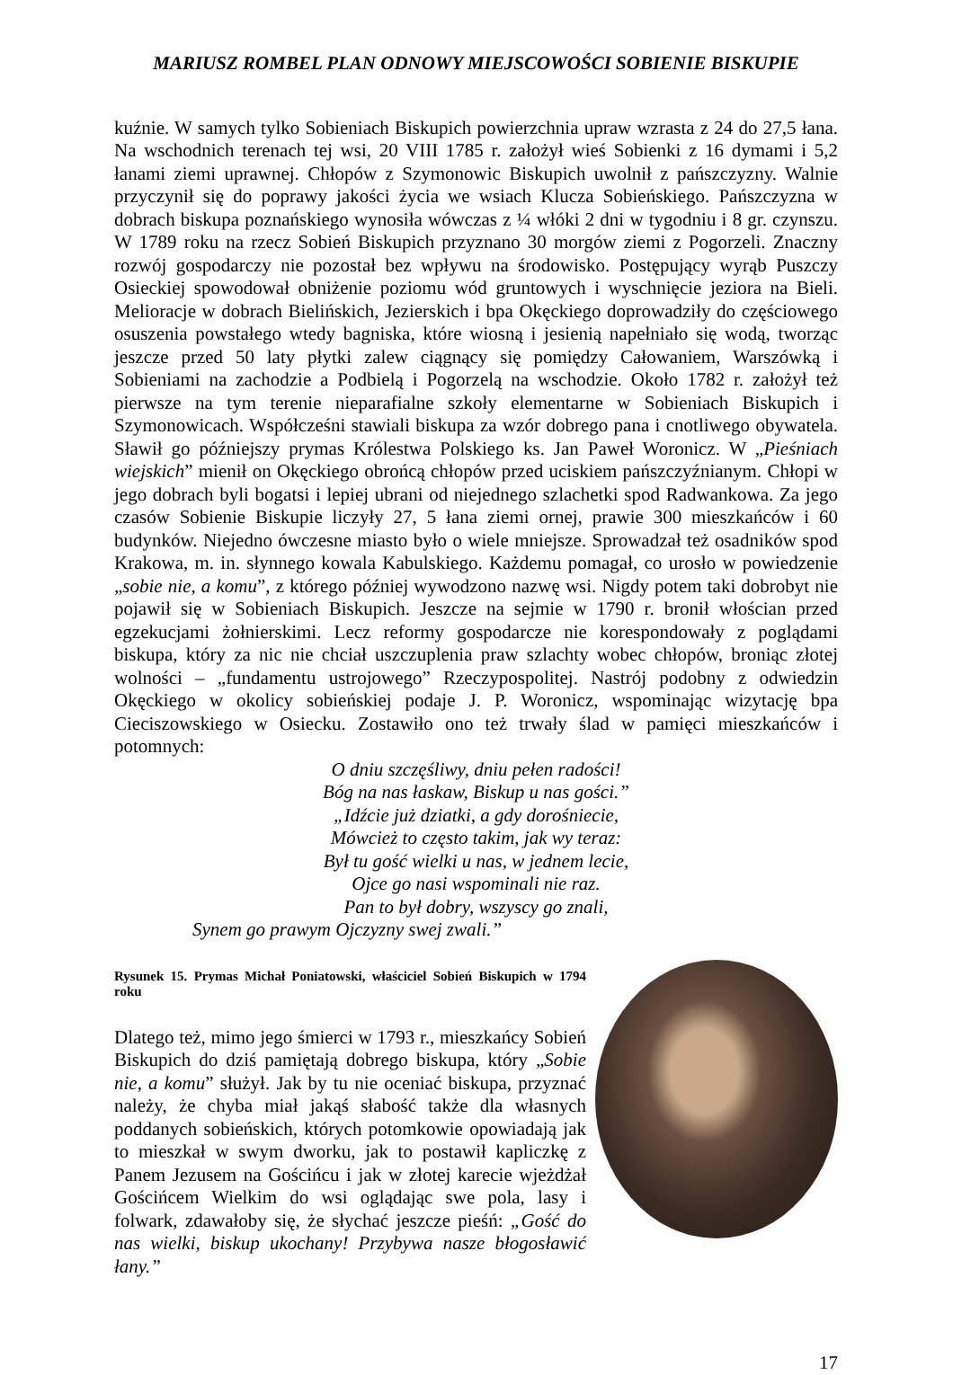MARIUSZ ROMBEL PLAN ODNOWY MIEJSCOWOŚCI SOBIENIE BISKUPIE
kuźnie. W samych tylko Sobieniach Biskupich powierzchnia upraw wzrasta z 24 do 27,5 łana. Na wschodnich terenach tej wsi, 20 VIII 1785 r. założył wieś Sobienki z 16 dymami i 5,2 łanami ziemi uprawnej. Chłopów z Szymonowic Biskupich uwolnił z pańszczyzny. Walnie przyczynił się do poprawy jakości życia we wsiach Klucza Sobieńskiego. Pańszczyzna w dobrach biskupa poznańskiego wynosiła wówczas z ¼ włóki 2 dni w tygodniu i 8 gr. czynszu. W 1789 roku na rzecz Sobień Biskupich przyznano 30 morgów ziemi z Pogorzeli. Znaczny rozwój gospodarczy nie pozostał bez wpływu na środowisko. Postępujący wyrąb Puszczy Osieckiej spowodował obniżenie poziomu wód gruntowych i wyschnięcie jeziora na Bieli. Melioracje w dobrach Bielińskich, Jezierskich i bpa Okęckiego doprowadziły do częściowego osuszenia powstałego wtedy bagniska, które wiosną i jesienią napełniało się wodą, tworząc jeszcze przed 50 laty płytki zalew ciągnący się pomiędzy Całowaniem, Warszówką i Sobieniami na zachodzie a Podbielą i Pogorzelą na wschodzie. Około 1782 r. założył też pierwsze na tym terenie nieparafialne szkoły elementarne w Sobieniach Biskupich i Szymonowicach. Współcześni stawiali biskupa za wzór dobrego pana i cnotliwego obywatela. Sławił go późniejszy prymas Królestwa Polskiego ks. Jan Paweł Woronicz. W „Pieśniach wiejskich” mienił on Okęckiego obrońcą chłopów przed uciskiem pańszczyźnianym. Chłopi w jego dobrach byli bogatsi i lepiej ubrani od niejednego szlachetki spod Radwankowa. Za jego czasów Sobienie Biskupie liczyły 27, 5 łana ziemi ornej, prawie 300 mieszkańców i 60 budynków. Niejedno ówczesne miasto było o wiele mniejsze. Sprowadzał też osadników spod Krakowa, m. in. słynnego kowala Kabulskiego. Każdemu pomagał, co urosło w powiedzenie „sobie nie, a komu”, z którego później wywodzono nazwę wsi. Nigdy potem taki dobrobyt nie pojawił się w Sobieniach Biskupich. Jeszcze na sejmie w 1790 r. bronił włościan przed egzekucjami żołnierskimi. Lecz reformy gospodarcze nie korespondowały z poglądami biskupa, który za nic nie chciał uszczuplenia praw szlachty wobec chłopów, broniąc złotej wolności – „fundamentu ustrojowego” Rzeczypospolitej. Nastrój podobny z odwiedzin Okęckiego w okolicy sobieńskiej podaje J. P. Woronicz, wspominając wizytację bpa Cieciszowskiego w Osiecku. Zostawiło ono też trwały ślad w pamięci mieszkańców i potomnych:
O dniu szczęśliwy, dniu pełen radości!
Bóg na nas łaskaw, Biskup u nas gości.”
„Idźcie już dziatki, a gdy dorośniecie,
Mówcież to często takim, jak wy teraz:
Był tu gość wielki u nas, w jednem lecie,
Ojce go nasi wspominali nie raz.
Pan to był dobry, wszyscy go znali,
Synem go prawym Ojczyzny swej zwali.”
Rysunek 15. Prymas Michał Poniatowski, właściciel Sobień Biskupich w 1794 roku
Dlatego też, mimo jego śmierci w 1793 r., mieszkańcy Sobień Biskupich do dziś pamiętają dobrego biskupa, który „Sobie nie, a komu” służył. Jak by tu nie oceniać biskupa, przyznać należy, że chyba miał jakąś słabość także dla własnych poddanych sobieńskich, których potomkowie opowiadają jak to mieszkał w swym dworku, jak to postawił kapliczkę z Panem Jezusem na Gościńcu i jak w złotej karecie wjeżdżał Gościńcem Wielkim do wsi oglądając swe pola, lasy i folwark, zdawałoby się, że słychać jeszcze pieśń: „Gość do nas wielki, biskup ukochany! Przybywa nasze błogosławić łany.”
17